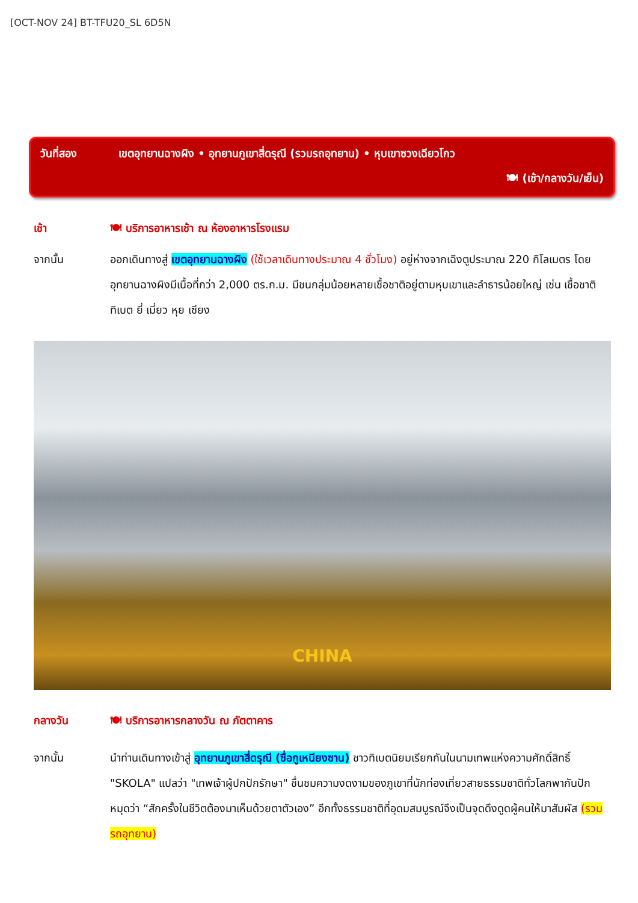[OCT-NOV 24] BT-TFU20_SL 6D5N
วันที่สอง เขตอุทยานฉางผิง • อุทยานภูเขาสี่ดรุณี (รวมรถอุทยาน) • หุบเขาซวงเฉียวโกว
🍽 (เช้า/กลางวัน/เย็น)
เช้า 🍽 บริการอาหารเช้า ณ ห้องอาหารโรงแรม
จากนั้น ออกเดินทางสู่ เขตอุทยานฉางผิง (ใช้เวลาเดินทางประมาณ 4 ชั่วโมง) อยู่ห่างจากเฉิงตูประมาณ 220 กิโลเมตร โดยอุทยานฉางผิงมีเนื้อที่กว่า 2,000 ตร.ก.ม. มีชนกลุ่มน้อยหลายเชื้อชาติอยู่ตามหุบเขาและลำธารน้อยใหญ่ เช่น เชื้อชาติทิเบต ยี่ เมี่ยว หุย เซียง
CHINA
กลางวัน 🍽 บริการอาหารกลางวัน ณ ภัตตาคาร
จากนั้น นำท่านเดินทางเข้าสู่ อุทยานภูเขาสี่ดรุณี (ซื่อกูเหนียงซาน) ชาวทิเบตนิยมเรียกกันในนามเทพแห่งความศักดิ์สิทธิ์ "SKOLA" แปลว่า "เทพเจ้าผู้ปกปักรักษา" ชื่นชมความงดงามของภูเขาที่นักท่องเที่ยวสายธรรมชาติทั่วโลกพากันปักหมุดว่า “สักครั้งในชีวิตต้องมาเห็นด้วยตาตัวเอง” อีกทั้งธรรมชาติที่อุดมสมบูรณ์จึงเป็นจุดดึงดูดผู้คนให้มาสัมผัส (รวมรถอุทยาน)